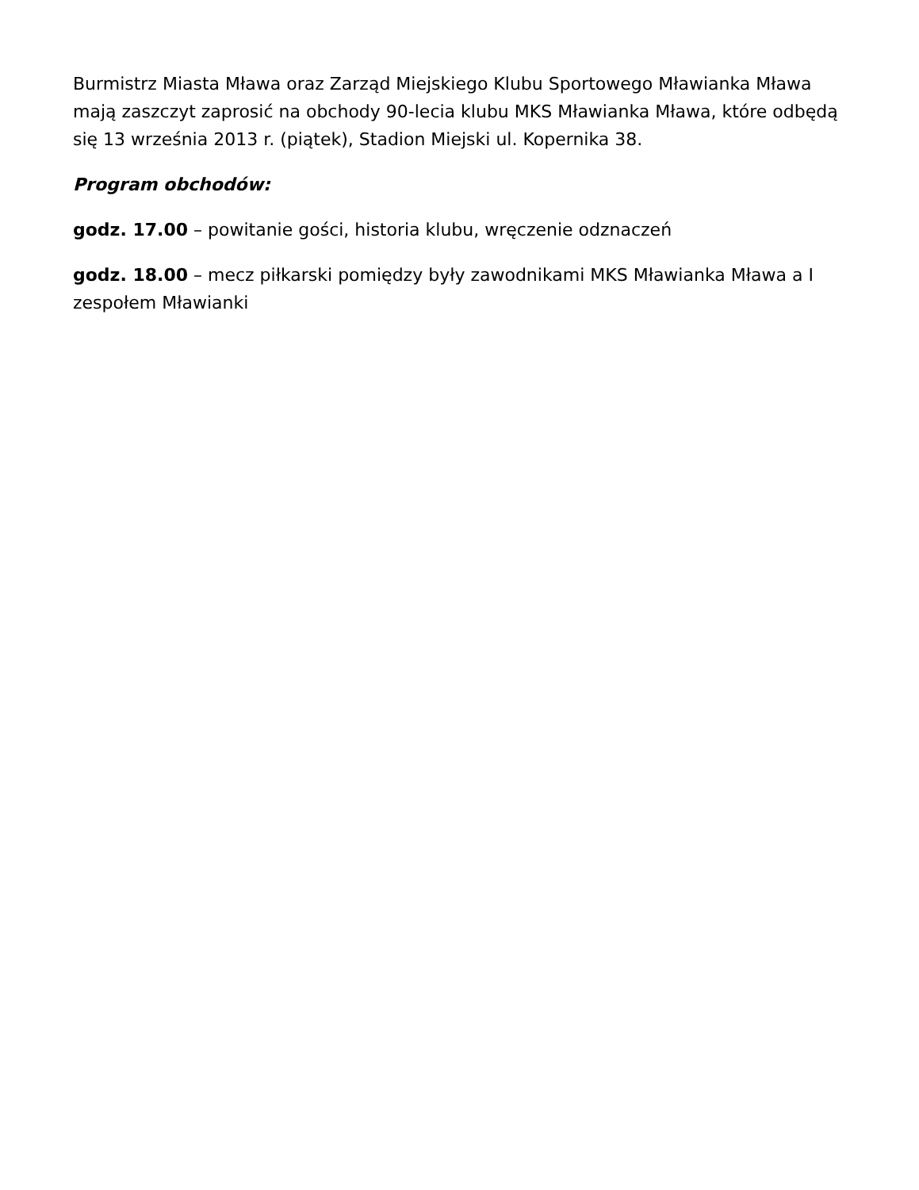Burmistrz Miasta Mława oraz Zarząd Miejskiego Klubu Sportowego Mławianka Mława mają zaszczyt zaprosić na obchody 90-lecia klubu MKS Mławianka Mława, które odbędą się 13 września 2013 r. (piątek), Stadion Miejski ul. Kopernika 38.
Program obchodów:
godz. 17.00 – powitanie gości, historia klubu, wręczenie odznaczeń
godz. 18.00 – mecz piłkarski pomiędzy były zawodnikami MKS Mławianka Mława a I zespołem Mławianki